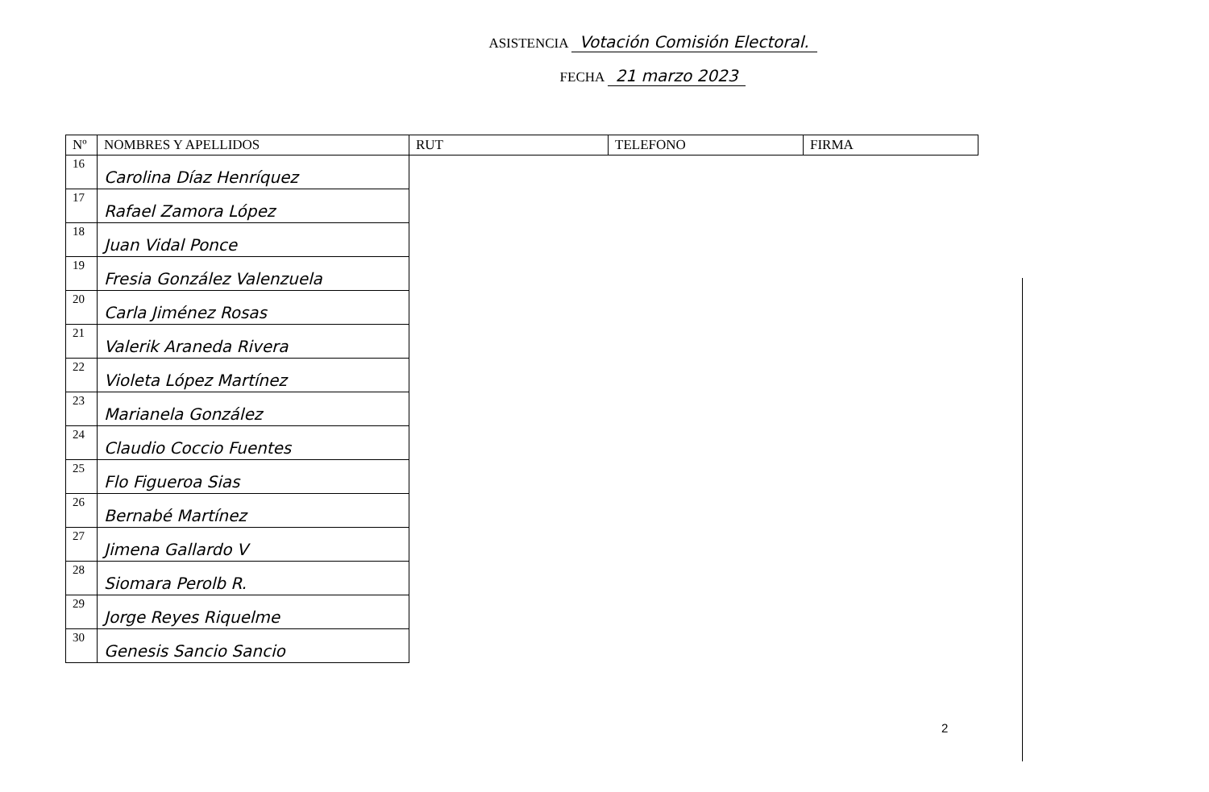ASISTENCIA Votación Comisión Electoral.
FECHA 21 marzo 2023
| Nº | NOMBRES Y APELLIDOS | RUT | TELEFONO | FIRMA |
| --- | --- | --- | --- | --- |
| 16 | Carolina Díaz Henríquez | | | |
| 17 | Rafael Zamora López | | | |
| 18 | Juan Vidal Ponce | | | |
| 19 | Fresia González Valenzuela | | | |
| 20 | Carla Jiménez Rosas | | | |
| 21 | Valerik Araneda Rivera | | | |
| 22 | Violeta López Martínez | | | |
| 23 | Marianela González | | | |
| 24 | Claudio Coccio Fuentes | | | |
| 25 | Flo Figueroa Sias | | | |
| 26 | Bernabé Martínez | | | |
| 27 | Jimena Gallardo V | | | |
| 28 | Siomara Perolb R. | | | |
| 29 | Jorge Reyes Riquelme | | | |
| 30 | Genesis Sancio Sancio | | | |
2